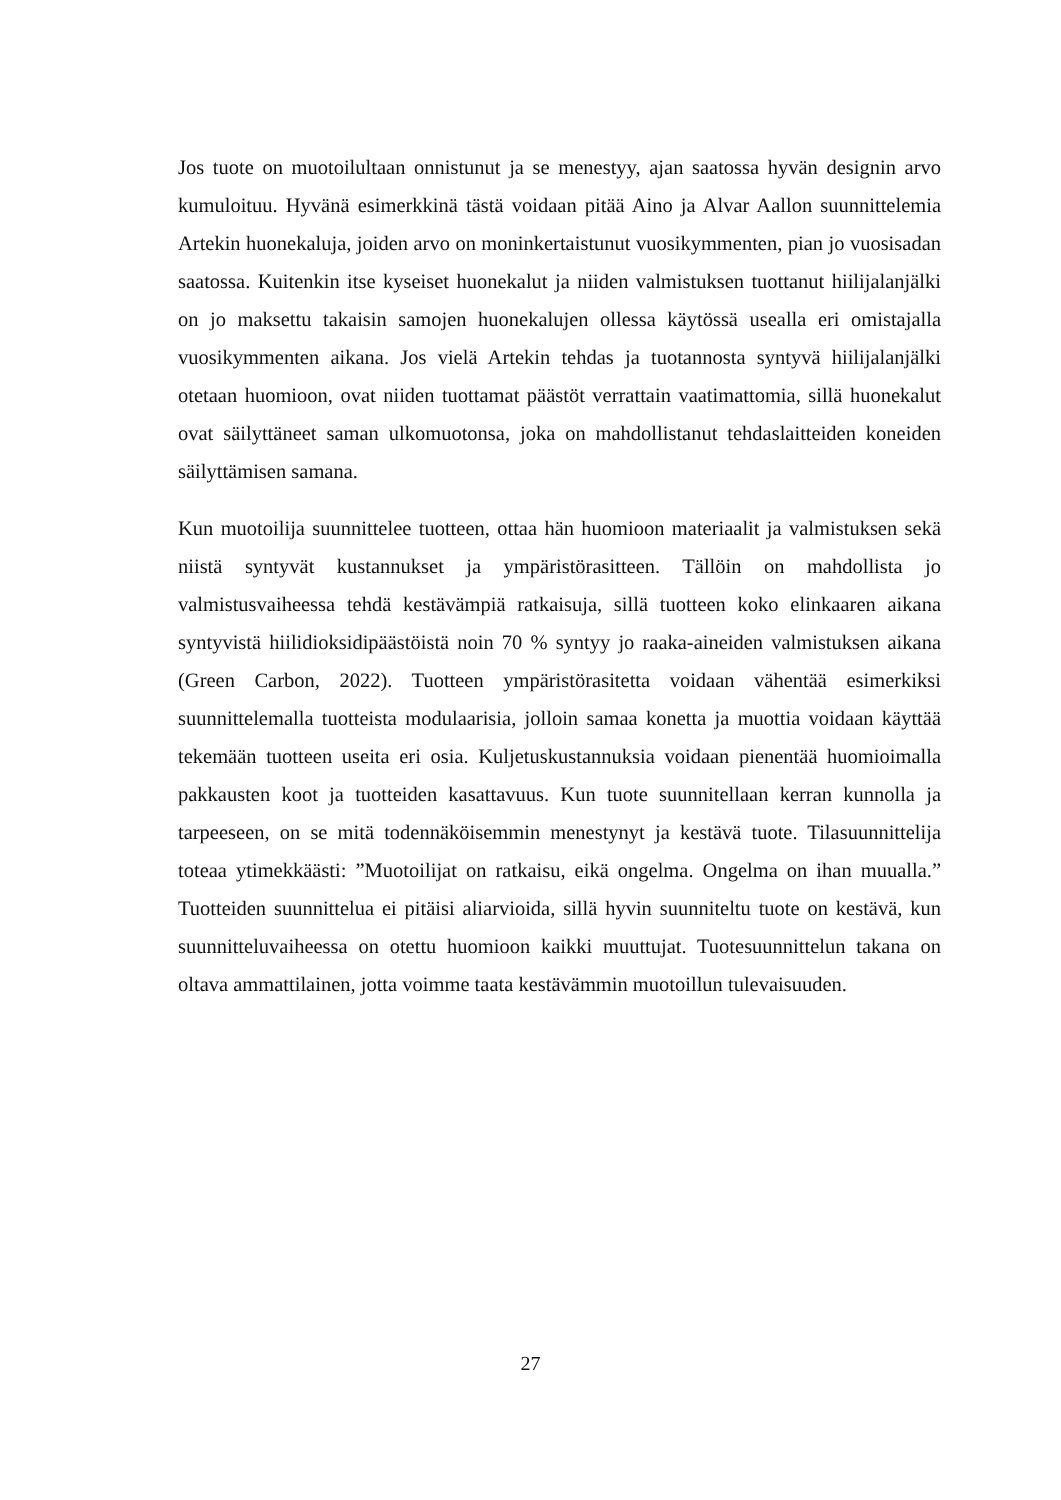Jos tuote on muotoilultaan onnistunut ja se menestyy, ajan saatossa hyvän designin arvo kumuloituu. Hyvänä esimerkkinä tästä voidaan pitää Aino ja Alvar Aallon suunnittelemia Artekin huonekaluja, joiden arvo on moninkertaistunut vuosikymmenten, pian jo vuosisadan saatossa. Kuitenkin itse kyseiset huonekalut ja niiden valmistuksen tuottanut hiilijalanjälki on jo maksettu takaisin samojen huonekalujen ollessa käytössä usealla eri omistajalla vuosikymmenten aikana. Jos vielä Artekin tehdas ja tuotannosta syntyvä hiilijalanjälki otetaan huomioon, ovat niiden tuottamat päästöt verrattain vaatimattomia, sillä huonekalut ovat säilyttäneet saman ulkomuotonsa, joka on mahdollistanut tehdaslaitteiden koneiden säilyttämisen samana.
Kun muotoilija suunnittelee tuotteen, ottaa hän huomioon materiaalit ja valmistuksen sekä niistä syntyvät kustannukset ja ympäristörasitteen. Tällöin on mahdollista jo valmistusvaiheessa tehdä kestävämpiä ratkaisuja, sillä tuotteen koko elinkaaren aikana syntyvistä hiilidioksidipäästöistä noin 70 % syntyy jo raaka-aineiden valmistuksen aikana (Green Carbon, 2022). Tuotteen ympäristörasitetta voidaan vähentää esimerkiksi suunnittelemalla tuotteista modulaarisia, jolloin samaa konetta ja muottia voidaan käyttää tekemään tuotteen useita eri osia. Kuljetuskustannuksia voidaan pienentää huomioimalla pakkausten koot ja tuotteiden kasattavuus. Kun tuote suunnitellaan kerran kunnolla ja tarpeeseen, on se mitä todennäköisemmin menestynyt ja kestävä tuote. Tilasuunnittelija toteaa ytimekkäästi: ”Muotoilijat on ratkaisu, eikä ongelma. Ongelma on ihan muualla.” Tuotteiden suunnittelua ei pitäisi aliarvioida, sillä hyvin suunniteltu tuote on kestävä, kun suunnitteluvaiheessa on otettu huomioon kaikki muuttujat. Tuotesuunnittelun takana on oltava ammattilainen, jotta voimme taata kestävämmin muotoillun tulevaisuuden.
27